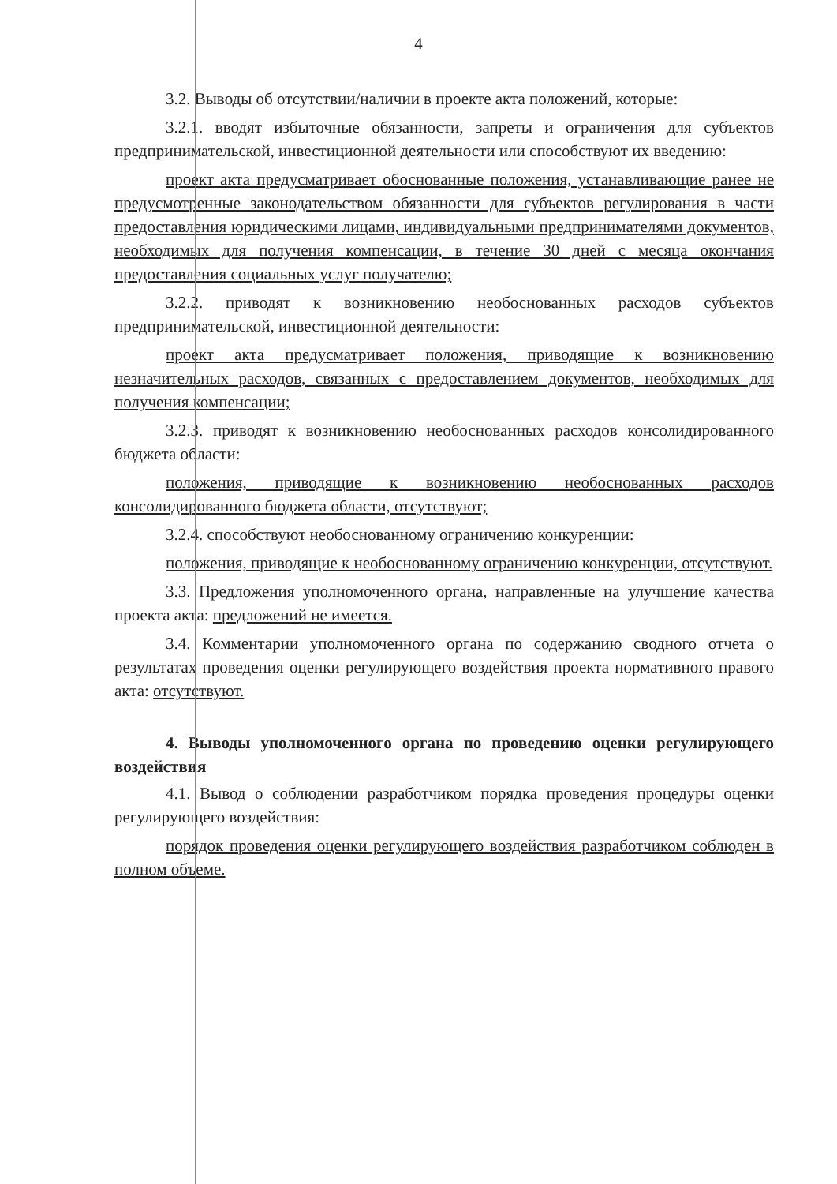4
3.2. Выводы об отсутствии/наличии в проекте акта положений, которые:
3.2.1. вводят избыточные обязанности, запреты и ограничения для субъектов предпринимательской, инвестиционной деятельности или способствуют их введению:
проект акта предусматривает обоснованные положения, устанавливающие ранее не предусмотренные законодательством обязанности для субъектов регулирования в части предоставления юридическими лицами, индивидуальными предпринимателями документов, необходимых для получения компенсации, в течение 30 дней с месяца окончания предоставления социальных услуг получателю;
3.2.2. приводят к возникновению необоснованных расходов субъектов предпринимательской, инвестиционной деятельности:
проект акта предусматривает положения, приводящие к возникновению незначительных расходов, связанных с предоставлением документов, необходимых для получения компенсации;
3.2.3. приводят к возникновению необоснованных расходов консолидированного бюджета области:
положения, приводящие к возникновению необоснованных расходов консолидированного бюджета области, отсутствуют;
3.2.4. способствуют необоснованному ограничению конкуренции:
положения, приводящие к необоснованному ограничению конкуренции, отсутствуют.
3.3. Предложения уполномоченного органа, направленные на улучшение качества проекта акта: предложений не имеется.
3.4. Комментарии уполномоченного органа по содержанию сводного отчета о результатах проведения оценки регулирующего воздействия проекта нормативного правого акта: отсутствуют.
4. Выводы уполномоченного органа по проведению оценки регулирующего воздействия
4.1. Вывод о соблюдении разработчиком порядка проведения процедуры оценки регулирующего воздействия:
порядок проведения оценки регулирующего воздействия разработчиком соблюден в полном объеме.